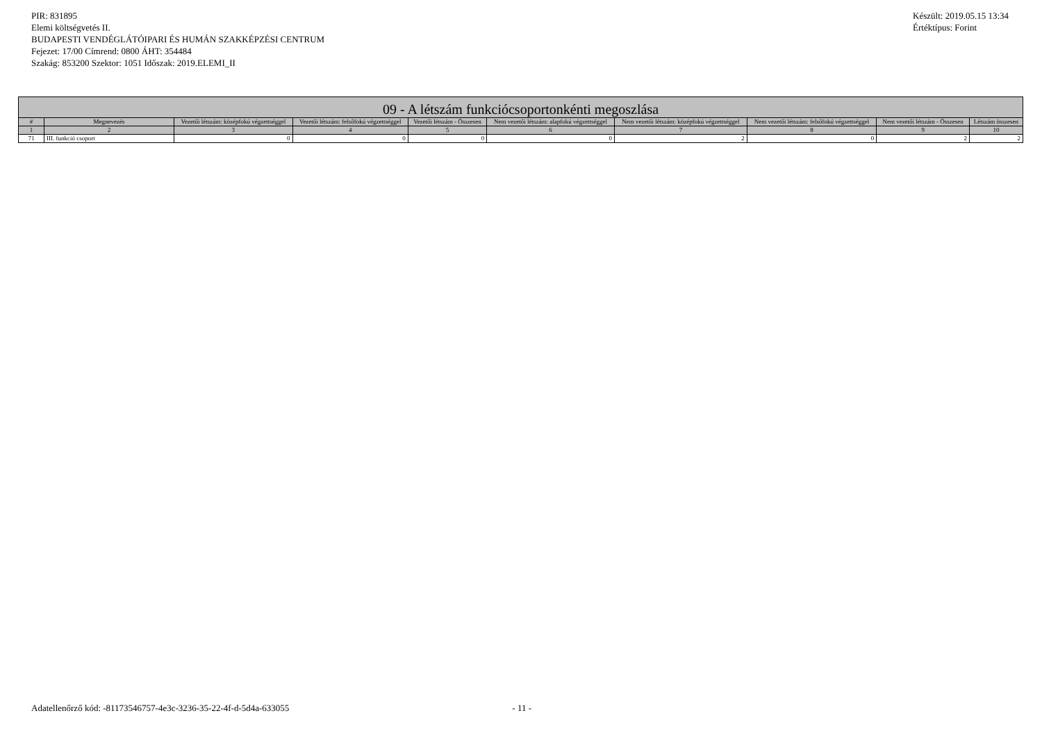PIR: 831895
Elemi költségvetés II.
BUDAPESTI VENDÉGLÁTÓIPARI ÉS HUMÁN SZAKKÉPZÉSI CENTRUM
Fejezet: 17/00 Címrend: 0800 ÁHT: 354484
Szakág: 853200 Szektor: 1051 Időszak: 2019.ELEMI_II
Készült: 2019.05.15 13:34
Értéktípus: Forint
| 09 - A létszám funkciócsoportonkénti megoszlása | | | | | | | | | |
| --- | --- | --- | --- | --- | --- | --- | --- | --- | --- |
| # | Megnevezés | Vezetői létszám: középfokú végzettséggel | Vezetői létszám: felsőfokú végzettséggel | Vezetői létszám - Összesen | Nem vezetői létszám: alapfokú végzettséggel | Nem vezetői létszám: középfokú végzettséggel | Nem vezetői létszám: felsőfokú végzettséggel | Nem vezetői létszám - Összesen | Létszám összesen |
| 1 | 2 | 3 | 4 | 5 | 6 | 7 | 8 | 9 | 10 |
| 71 | III. funkció csoport | 0 | 0 | 0 | 0 | 2 | 0 | 2 | 2 |
Adatellenőrző kód: -81173546757-4e3c-3236-35-22-4f-d-5d4a-633055 - 11 -